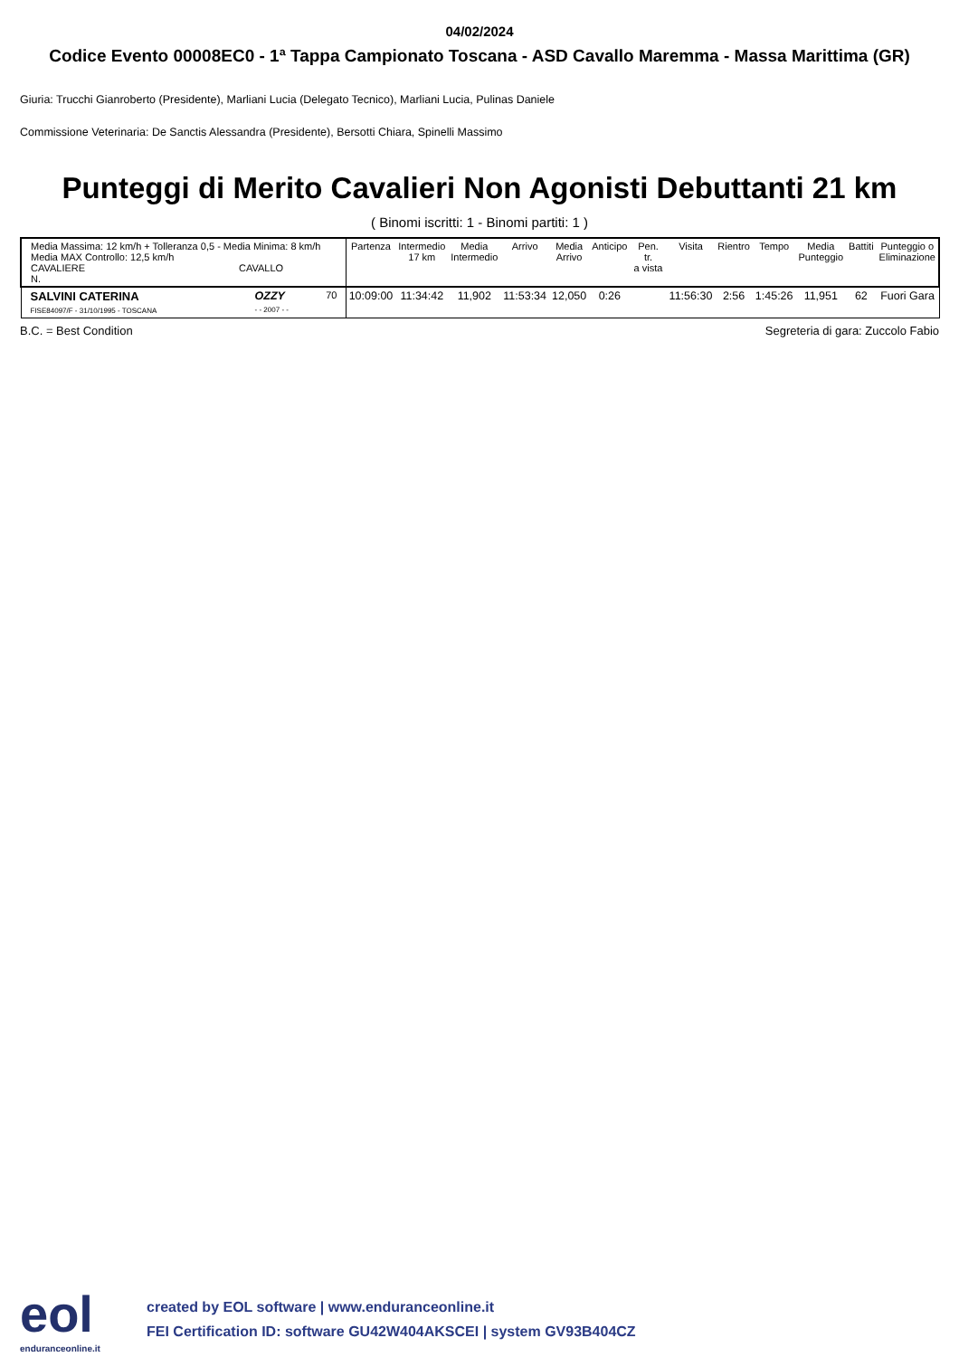04/02/2024
Codice Evento 00008EC0 - 1ª Tappa Campionato Toscana - ASD Cavallo Maremma - Massa Marittima (GR)
Giuria: Trucchi Gianroberto (Presidente), Marliani Lucia (Delegato Tecnico), Marliani Lucia, Pulinas Daniele
Commissione Veterinaria: De Sanctis Alessandra (Presidente), Bersotti Chiara, Spinelli Massimo
Punteggi di Merito Cavalieri Non Agonisti Debuttanti 21 km
( Binomi iscritti: 1 - Binomi partiti: 1 )
| Media Massima: 12 km/h + Tolleranza 0,5 - Media Minima: 8 km/h Media MAX Controllo: 12,5 km/h CAVALIERE CAVALLO N. | | | Partenza | Intermedio 17 km | Media Intermedio | Arrivo | Media Arrivo | Anticipo | Pen. tr. a vista | Visita | Rientro | Tempo | Media Punteggio | Battiti | Punteggio o Eliminazione |
| --- | --- | --- | --- | --- | --- | --- | --- | --- | --- | --- | --- | --- | --- | --- | --- |
| SALVINI CATERINA FISE84097/F - 31/10/1995 - TOSCANA | OZZY - - 2007 - - | 70 | 10:09:00 | 11:34:42 | 11,902 | 11:53:34 | 12,050 | 0:26 | | 11:56:30 | 2:56 | 1:45:26 | 11,951 | 62 | Fuori Gara |
B.C. = Best Condition Segreteria di gara: Zuccolo Fabio
eol
enduranceonline.it
created by EOL software | www.enduranceonline.it
FEI Certification ID: software GU42W404AKSCEI | system GV93B404CZ